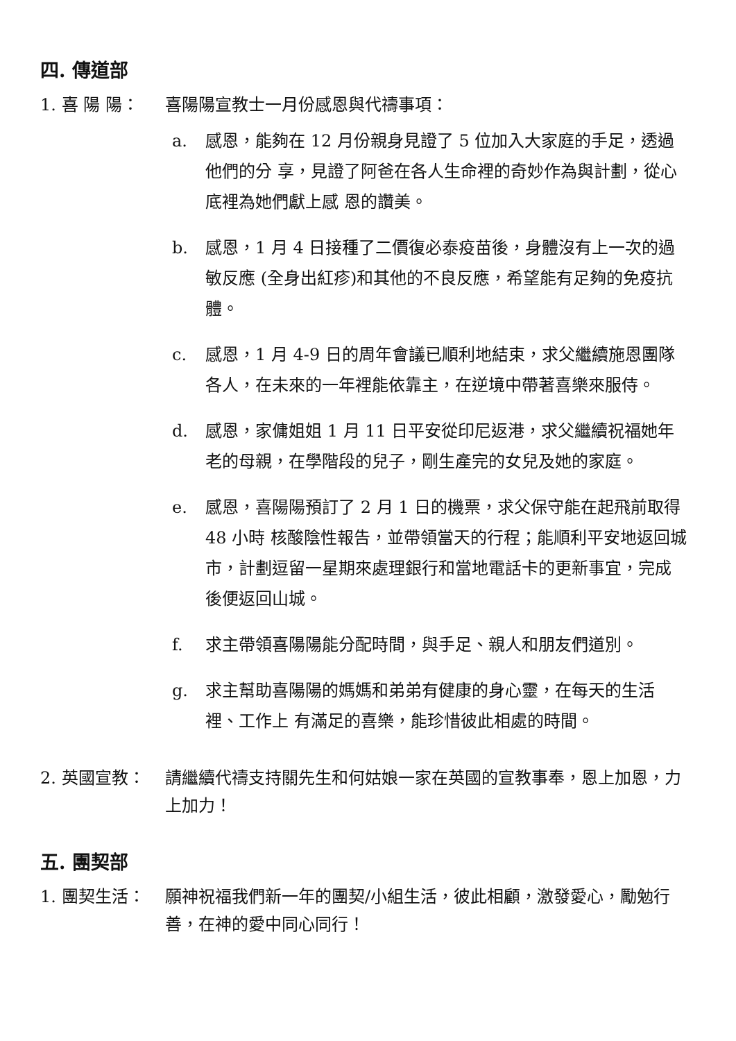四. 傳道部
1. 喜 陽 陽： 喜陽陽宣教士一月份感恩與代禱事項：
a. 感恩，能夠在 12 月份親身見證了 5 位加入大家庭的手足，透過他們的分 享，見證了阿爸在各人生命裡的奇妙作為與計劃，從心底裡為她們獻上感 恩的讚美。
b. 感恩，1 月 4 日接種了二價復必泰疫苗後，身體沒有上一次的過敏反應 (全身出紅疹)和其他的不良反應，希望能有足夠的免疫抗體。
c. 感恩，1 月 4-9 日的周年會議已順利地結束，求父繼續施恩團隊各人，在未來的一年裡能依靠主，在逆境中帶著喜樂來服侍。
d. 感恩，家傭姐姐 1 月 11 日平安從印尼返港，求父繼續祝福她年老的母親，在學階段的兒子，剛生產完的女兒及她的家庭。
e. 感恩，喜陽陽預訂了 2 月 1 日的機票，求父保守能在起飛前取得 48 小時 核酸陰性報告，並帶領當天的行程；能順利平安地返回城市，計劃逗留一星期來處理銀行和當地電話卡的更新事宜，完成後便返回山城。
f. 求主帶領喜陽陽能分配時間，與手足、親人和朋友們道別。
g. 求主幫助喜陽陽的媽媽和弟弟有健康的身心靈，在每天的生活裡、工作上 有滿足的喜樂，能珍惜彼此相處的時間。
2. 英國宣教： 請繼續代禱支持關先生和何姑娘一家在英國的宣教事奉，恩上加恩，力上加力！
五. 團契部
1. 團契生活： 願神祝福我們新一年的團契/小組生活，彼此相顧，激發愛心，勵勉行善，在神的愛中同心同行！